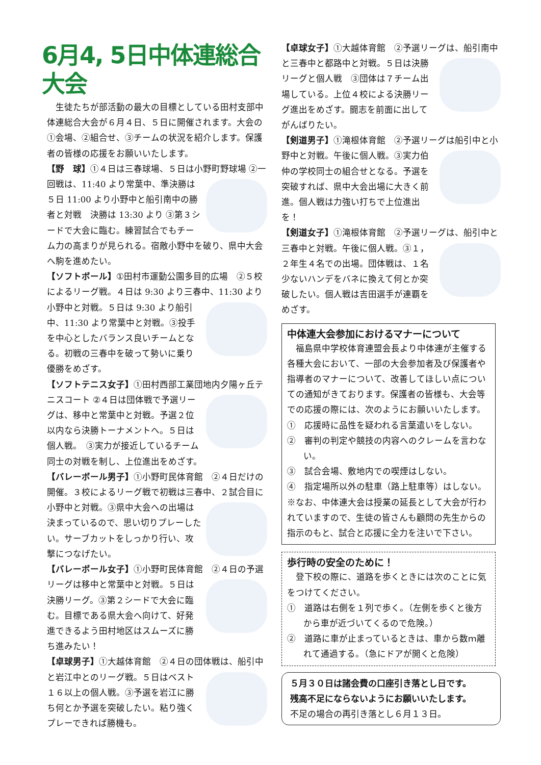6月4, 5日中体連総合大会
　生徒たちが部活動の最大の目標としている田村支部中体連総合大会が６月４日、５日に開催されます。大会の①会場、②組合せ、③チームの状況を紹介します。保護者の皆様の応援をお願いいたします。
【野　球】①４日は三春球場、５日は小野町野球場 ②一回戦は、11:40 より常葉中、準決勝は５日 11:00 より小野中と船引南中の勝者と対戦　決勝は 13:30 より ③第３シードで大会に臨む。練習試合でもチーム力の高まりが見られる。宿敵小野中を破り、県中大会へ駒を進めたい。
【ソフトボール】①田村市運動公園多目的広場　②５校によるリーグ戦。４日は 9:30 より三春中、11:30 より小野中と対戦。５日は 9:30 より船引中、11:30 より常葉中と対戦。③投手を中心としたバランス良いチームとなる。初戦の三春中を破って勢いに乗り優勝をめざす。
【ソフトテニス女子】①田村西部工業団地内夕陽ヶ丘テニスコート ②４日は団体戦で予選リーグは、移中と常葉中と対戦。予選２位以内なら決勝トーナメントへ。５日は個人戦。　③実力が接近しているチーム同士の対戦を制し、上位進出をめざす。
【バレーボール男子】①小野町民体育館　②４日だけの開催。３校によるリーグ戦で初戦は三春中、２ 試合目に小野中と対戦。③県中大会への出場は決まっているので、思い切りプレーしたい。サーブカットをしっかり行い、攻撃につなげたい。
【バレーボール女子】①小野町民体育館　②４日の 予選リーグは移中と常葉中と対戦。５日は決勝リーグ。③第２シードで大会に臨む。目標である県大会へ向けて、好発進できるよう田村地区はスムーズに勝ち進みたい！
【卓球男子】①大越体育館　②４日の団体戦は、船 引中と岩江中とのリーグ戦。５日はベスト１６以上の個人戦。③予選を岩江に勝ち何とか予選を突破したい。粘り強くプレーできれば勝機も。
【卓球女子】①大越体育館　②予選リーグは、船引 南中と三春中と都路中と対戦。５日は決勝リーグと個人戦　③団体は７チーム出場している。上位４校による決勝リーグ進出をめざす。闘志を前面に出してがんばりたい。
【剣道男子】①滝根体育館　②予選リーグは船引中と小野中と対戦。午後に個人戦。 ③実力伯仲の学校同士の組合せとなる。予選を突破すれば、県中大会出場に大きく前進。個人戦は力強い打ちで上位進出を！
【剣道女子】①滝根体育館　②予選リーグは、船引中と三春中と対戦。午後に個人戦。 ③１，２年生４名での出場。団体戦は、１名少ないハンデをバネに換えて何とか突破したい。個人戦は吉田選手が連覇をめざす。
中体連大会参加におけるマナーについて
　福島県中学校体育連盟会長より中体連が主催する各種大会において、一部の大会参加者及び保護者や指導者のマナーについて、改善してほしい点についての通知がきております。保護者の皆様も、大会等での応援の際には、次のようにお願いいたします。
①　応援時に品性を疑われる言葉遣いをしない。
②　審判の判定や競技の内容へのクレームを言わない。
③　試合会場、敷地内での喫煙はしない。
④　指定場所以外の駐車（路上駐車等）はしない。
※なお、中体連大会は授業の延長として大会が行われていますので、生徒の皆さんも顧問の先生からの指示のもと、試合と応援に全力を注いで下さい。
歩行時の安全のために！
　登下校の際に、道路を歩くときには次のことに気をつけてください。
①　道路は右側を１列で歩く。（左側を歩くと後方から車が近づいてくるので危険。）
②　道路に車が止まっているときは、車から数ｍ離れて通過する。（急にドアが開くと危険）
５月３０日は諸会費の口座引き落とし日です。
残高不足にならないようにお願いいたします。
不足の場合の再引き落とし６月１３日。